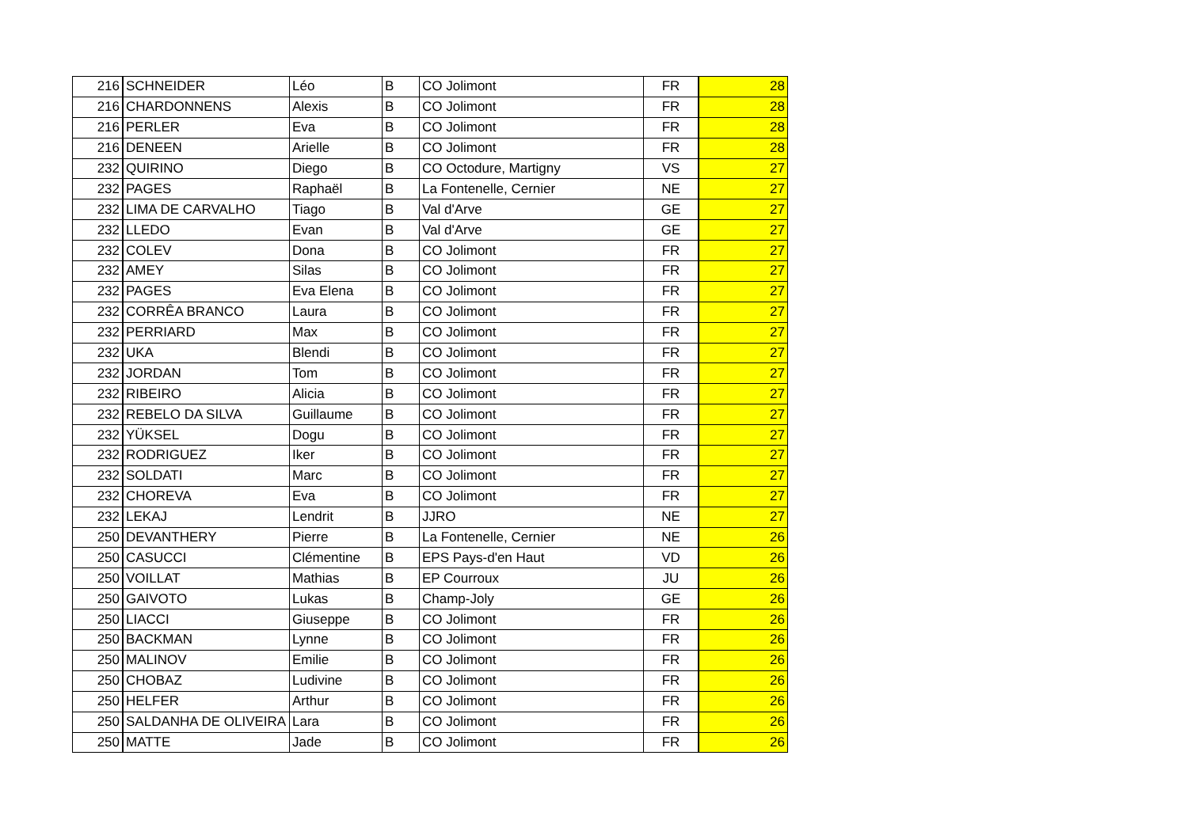| 216 | SCHNEIDER | Léo | B | CO Jolimont | FR | 28 |
| 216 | CHARDONNENS | Alexis | B | CO Jolimont | FR | 28 |
| 216 | PERLER | Eva | B | CO Jolimont | FR | 28 |
| 216 | DENEEN | Arielle | B | CO Jolimont | FR | 28 |
| 232 | QUIRINO | Diego | B | CO Octodure, Martigny | VS | 27 |
| 232 | PAGES | Raphaël | B | La Fontenelle, Cernier | NE | 27 |
| 232 | LIMA DE CARVALHO | Tiago | B | Val d'Arve | GE | 27 |
| 232 | LLEDO | Evan | B | Val d'Arve | GE | 27 |
| 232 | COLEV | Dona | B | CO Jolimont | FR | 27 |
| 232 | AMEY | Silas | B | CO Jolimont | FR | 27 |
| 232 | PAGES | Eva Elena | B | CO Jolimont | FR | 27 |
| 232 | CORRÊA BRANCO | Laura | B | CO Jolimont | FR | 27 |
| 232 | PERRIARD | Max | B | CO Jolimont | FR | 27 |
| 232 | UKA | Blendi | B | CO Jolimont | FR | 27 |
| 232 | JORDAN | Tom | B | CO Jolimont | FR | 27 |
| 232 | RIBEIRO | Alicia | B | CO Jolimont | FR | 27 |
| 232 | REBELO DA SILVA | Guillaume | B | CO Jolimont | FR | 27 |
| 232 | YÜKSEL | Dogu | B | CO Jolimont | FR | 27 |
| 232 | RODRIGUEZ | Iker | B | CO Jolimont | FR | 27 |
| 232 | SOLDATI | Marc | B | CO Jolimont | FR | 27 |
| 232 | CHOREVA | Eva | B | CO Jolimont | FR | 27 |
| 232 | LEKAJ | Lendrit | B | JJRO | NE | 27 |
| 250 | DEVANTHERY | Pierre | B | La Fontenelle, Cernier | NE | 26 |
| 250 | CASUCCI | Clémentine | B | EPS Pays-d'en Haut | VD | 26 |
| 250 | VOILLAT | Mathias | B | EP Courroux | JU | 26 |
| 250 | GAIVOTO | Lukas | B | Champ-Joly | GE | 26 |
| 250 | LIACCI | Giuseppe | B | CO Jolimont | FR | 26 |
| 250 | BACKMAN | Lynne | B | CO Jolimont | FR | 26 |
| 250 | MALINOV | Emilie | B | CO Jolimont | FR | 26 |
| 250 | CHOBAZ | Ludivine | B | CO Jolimont | FR | 26 |
| 250 | HELFER | Arthur | B | CO Jolimont | FR | 26 |
| 250 | SALDANHA DE OLIVEIRA | Lara | B | CO Jolimont | FR | 26 |
| 250 | MATTE | Jade | B | CO Jolimont | FR | 26 |